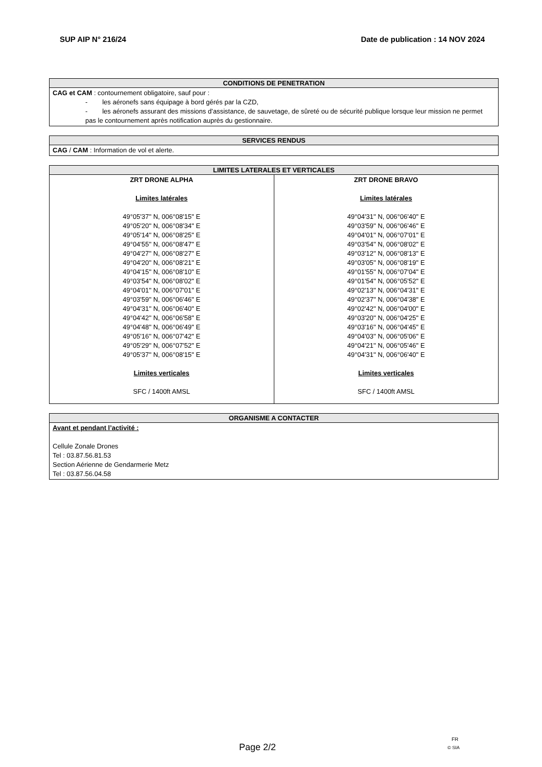SUP AIP N° 216/24 Date de publication : 14 NOV 2024
| CONDITIONS DE PENETRATION |
| --- |
| CAG et CAM : contournement obligatoire, sauf pour : - les aéronefs sans équipage à bord gérés par la CZD, - les aéronefs assurant des missions d’assistance, de sauvetage, de sûreté ou de sécurité publique lorsque leur mission ne permet pas le contournement après notification auprès du gestionnaire. |
| SERVICES RENDUS |
| --- |
| CAG / CAM : Information de vol et alerte. |
| LIMITES LATERALES ET VERTICALES | |
| --- | --- |
| ZRT DRONE ALPHA Limites latérales 49°05'37'' N, 006°08'15'' E 49°05'20'' N, 006°08'34'' E 49°05'14'' N, 006°08'25'' E 49°04'55'' N, 006°08'47'' E 49°04'27'' N, 006°08'27'' E 49°04'20'' N, 006°08'21'' E 49°04'15'' N, 006°08'10'' E 49°03'54'' N, 006°08'02'' E 49°04'01'' N, 006°07'01'' E 49°03'59'' N, 006°06'46'' E 49°04'31'' N, 006°06'40'' E 49°04'42'' N, 006°06'58'' E 49°04'48'' N, 006°06'49'' E 49°05'16'' N, 006°07'42'' E 49°05'29'' N, 006°07'52'' E 49°05'37'' N, 006°08'15'' E Limites verticales SFC / 1400ft AMSL | ZRT DRONE BRAVO Limites latérales 49°04'31'' N, 006°06'40'' E 49°03'59'' N, 006°06'46'' E 49°04'01'' N, 006°07'01'' E 49°03'54'' N, 006°08'02'' E 49°03'12'' N, 006°08'13'' E 49°03'05'' N, 006°08'19'' E 49°01'55'' N, 006°07'04'' E 49°01'54'' N, 006°05'52'' E 49°02'13'' N, 006°04'31'' E 49°02'37'' N, 006°04'38'' E 49°02'42'' N, 006°04'00'' E 49°03'20'' N, 006°04'25'' E 49°03'16'' N, 006°04'45'' E 49°04'03'' N, 006°05'06'' E 49°04'21'' N, 006°05'46'' E 49°04'31'' N, 006°06'40'' E Limites verticales SFC / 1400ft AMSL |
| ORGANISME A CONTACTER |
| --- |
| Avant et pendant l’activité : Cellule Zonale Drones Tel : 03.87.56.81.53 Section Aérienne de Gendarmerie Metz Tel : 03.87.56.04.58 |
FR
Page 2/2 © SIA